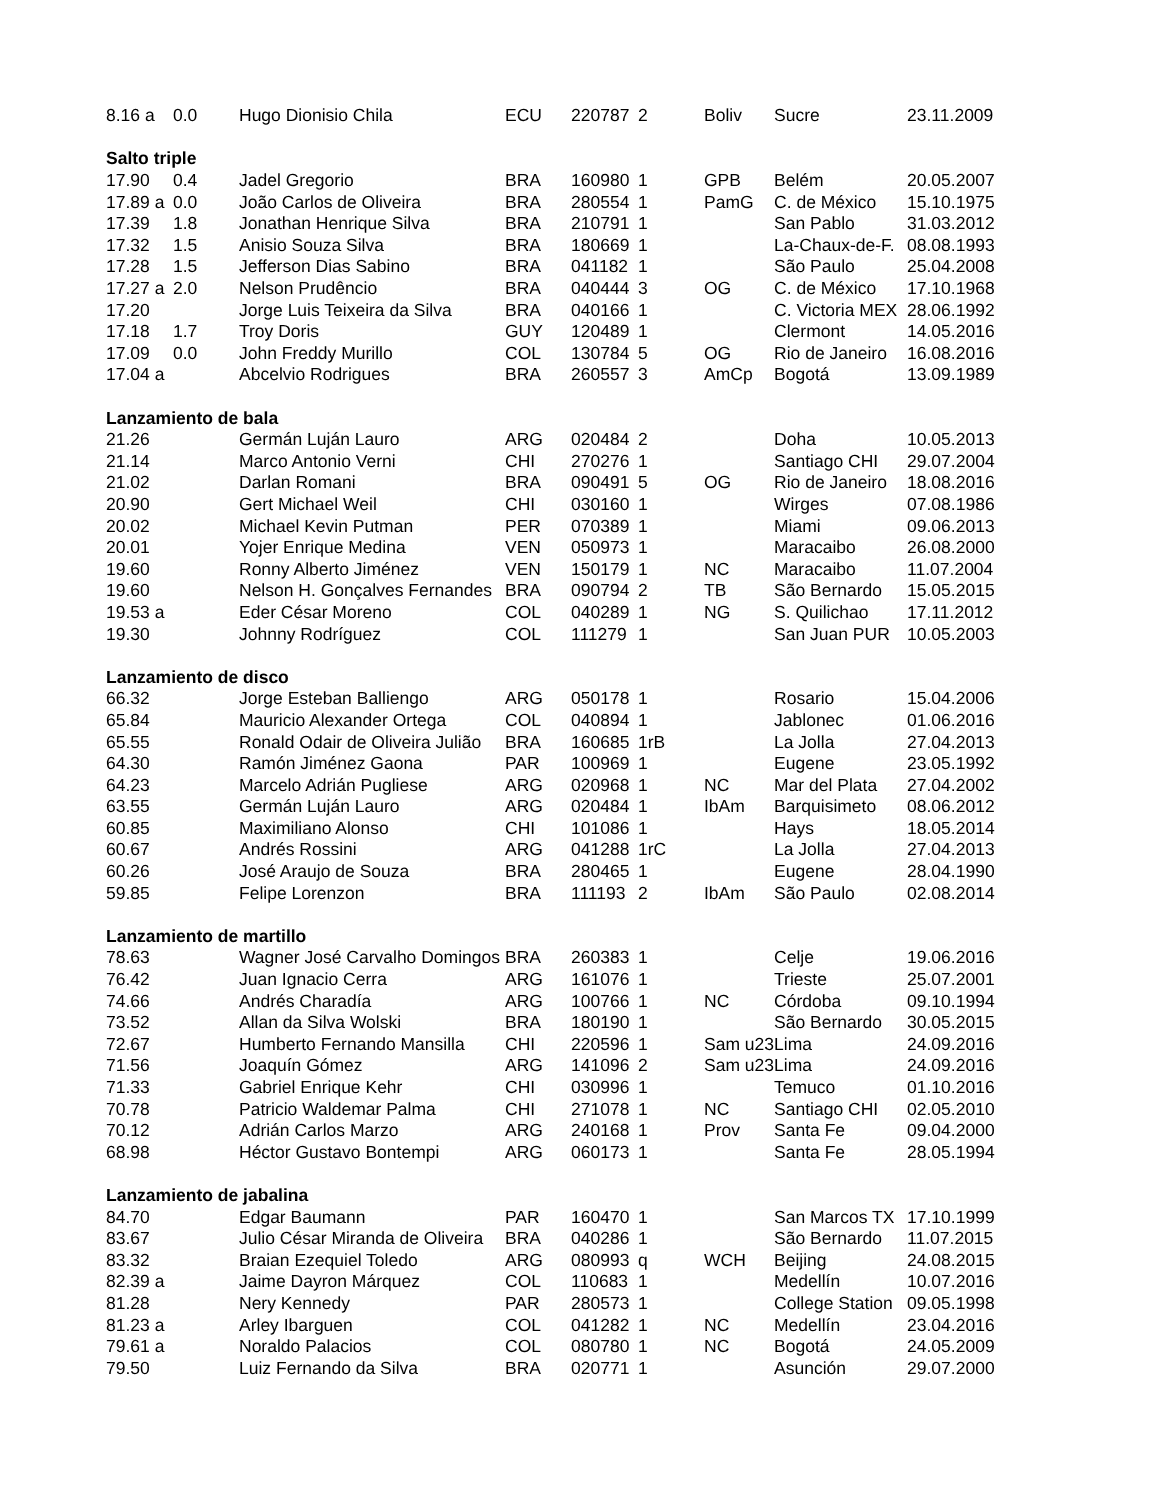| 8.16 a | 0.0 | Hugo Dionisio Chila | ECU | 220787 | 2 | Boliv | Sucre | 23.11.2009 |
| Salto triple | | | | | | | | |
| 17.90 | 0.4 | Jadel Gregorio | BRA | 160980 | 1 | GPB | Belém | 20.05.2007 |
| 17.89 a | 0.0 | João Carlos de Oliveira | BRA | 280554 | 1 | PamG | C. de México | 15.10.1975 |
| 17.39 | 1.8 | Jonathan Henrique Silva | BRA | 210791 | 1 | | San Pablo | 31.03.2012 |
| 17.32 | 1.5 | Anisio Souza Silva | BRA | 180669 | 1 | | La-Chaux-de-F. | 08.08.1993 |
| 17.28 | 1.5 | Jefferson Dias Sabino | BRA | 041182 | 1 | | São Paulo | 25.04.2008 |
| 17.27 a | 2.0 | Nelson Prudêncio | BRA | 040444 | 3 | OG | C. de México | 17.10.1968 |
| 17.20 | | Jorge Luis Teixeira da Silva | BRA | 040166 | 1 | | C. Victoria MEX | 28.06.1992 |
| 17.18 | 1.7 | Troy Doris | GUY | 120489 | 1 | | Clermont | 14.05.2016 |
| 17.09 | 0.0 | John Freddy Murillo | COL | 130784 | 5 | OG | Rio de Janeiro | 16.08.2016 |
| 17.04 a | | Abcelvio Rodrigues | BRA | 260557 | 3 | AmCp | Bogotá | 13.09.1989 |
| Lanzamiento de bala | | | | | | | | |
| 21.26 | | Germán Luján Lauro | ARG | 020484 | 2 | | Doha | 10.05.2013 |
| 21.14 | | Marco Antonio Verni | CHI | 270276 | 1 | | Santiago CHI | 29.07.2004 |
| 21.02 | | Darlan Romani | BRA | 090491 | 5 | OG | Rio de Janeiro | 18.08.2016 |
| 20.90 | | Gert Michael Weil | CHI | 030160 | 1 | | Wirges | 07.08.1986 |
| 20.02 | | Michael Kevin Putman | PER | 070389 | 1 | | Miami | 09.06.2013 |
| 20.01 | | Yojer Enrique Medina | VEN | 050973 | 1 | | Maracaibo | 26.08.2000 |
| 19.60 | | Ronny Alberto Jiménez | VEN | 150179 | 1 | NC | Maracaibo | 11.07.2004 |
| 19.60 | | Nelson H. Gonçalves Fernandes | BRA | 090794 | 2 | TB | São Bernardo | 15.05.2015 |
| 19.53 a | | Eder César Moreno | COL | 040289 | 1 | NG | S. Quilichao | 17.11.2012 |
| 19.30 | | Johnny Rodríguez | COL | 111279 | 1 | | San Juan PUR | 10.05.2003 |
| Lanzamiento de disco | | | | | | | | |
| 66.32 | | Jorge Esteban Balliengo | ARG | 050178 | 1 | | Rosario | 15.04.2006 |
| 65.84 | | Mauricio Alexander Ortega | COL | 040894 | 1 | | Jablonec | 01.06.2016 |
| 65.55 | | Ronald Odair de Oliveira Julião | BRA | 160685 | 1rB | | La Jolla | 27.04.2013 |
| 64.30 | | Ramón Jiménez Gaona | PAR | 100969 | 1 | | Eugene | 23.05.1992 |
| 64.23 | | Marcelo Adrián Pugliese | ARG | 020968 | 1 | NC | Mar del Plata | 27.04.2002 |
| 63.55 | | Germán Luján Lauro | ARG | 020484 | 1 | IbAm | Barquisimeto | 08.06.2012 |
| 60.85 | | Maximiliano Alonso | CHI | 101086 | 1 | | Hays | 18.05.2014 |
| 60.67 | | Andrés Rossini | ARG | 041288 | 1rC | | La Jolla | 27.04.2013 |
| 60.26 | | José Araujo de Souza | BRA | 280465 | 1 | | Eugene | 28.04.1990 |
| 59.85 | | Felipe Lorenzon | BRA | 111193 | 2 | IbAm | São Paulo | 02.08.2014 |
| Lanzamiento de martillo | | | | | | | | |
| 78.63 | | Wagner José Carvalho Domingos | BRA | 260383 | 1 | | Celje | 19.06.2016 |
| 76.42 | | Juan Ignacio Cerra | ARG | 161076 | 1 | | Trieste | 25.07.2001 |
| 74.66 | | Andrés Charadía | ARG | 100766 | 1 | NC | Córdoba | 09.10.1994 |
| 73.52 | | Allan da Silva Wolski | BRA | 180190 | 1 | | São Bernardo | 30.05.2015 |
| 72.67 | | Humberto Fernando Mansilla | CHI | 220596 | 1 | Sam u23 | Lima | 24.09.2016 |
| 71.56 | | Joaquín Gómez | ARG | 141096 | 2 | Sam u23 | Lima | 24.09.2016 |
| 71.33 | | Gabriel Enrique Kehr | CHI | 030996 | 1 | | Temuco | 01.10.2016 |
| 70.78 | | Patricio Waldemar Palma | CHI | 271078 | 1 | NC | Santiago CHI | 02.05.2010 |
| 70.12 | | Adrián Carlos Marzo | ARG | 240168 | 1 | Prov | Santa Fe | 09.04.2000 |
| 68.98 | | Héctor Gustavo Bontempi | ARG | 060173 | 1 | | Santa Fe | 28.05.1994 |
| Lanzamiento de jabalina | | | | | | | | |
| 84.70 | | Edgar Baumann | PAR | 160470 | 1 | | San Marcos TX | 17.10.1999 |
| 83.67 | | Julio César Miranda de Oliveira | BRA | 040286 | 1 | | São Bernardo | 11.07.2015 |
| 83.32 | | Braian Ezequiel Toledo | ARG | 080993 | q | WCH | Beijing | 24.08.2015 |
| 82.39 a | | Jaime Dayron Márquez | COL | 110683 | 1 | | Medellín | 10.07.2016 |
| 81.28 | | Nery Kennedy | PAR | 280573 | 1 | | College Station | 09.05.1998 |
| 81.23 a | | Arley Ibarguen | COL | 041282 | 1 | NC | Medellín | 23.04.2016 |
| 79.61 a | | Noraldo Palacios | COL | 080780 | 1 | NC | Bogotá | 24.05.2009 |
| 79.50 | | Luiz Fernando da Silva | BRA | 020771 | 1 | | Asunción | 29.07.2000 |